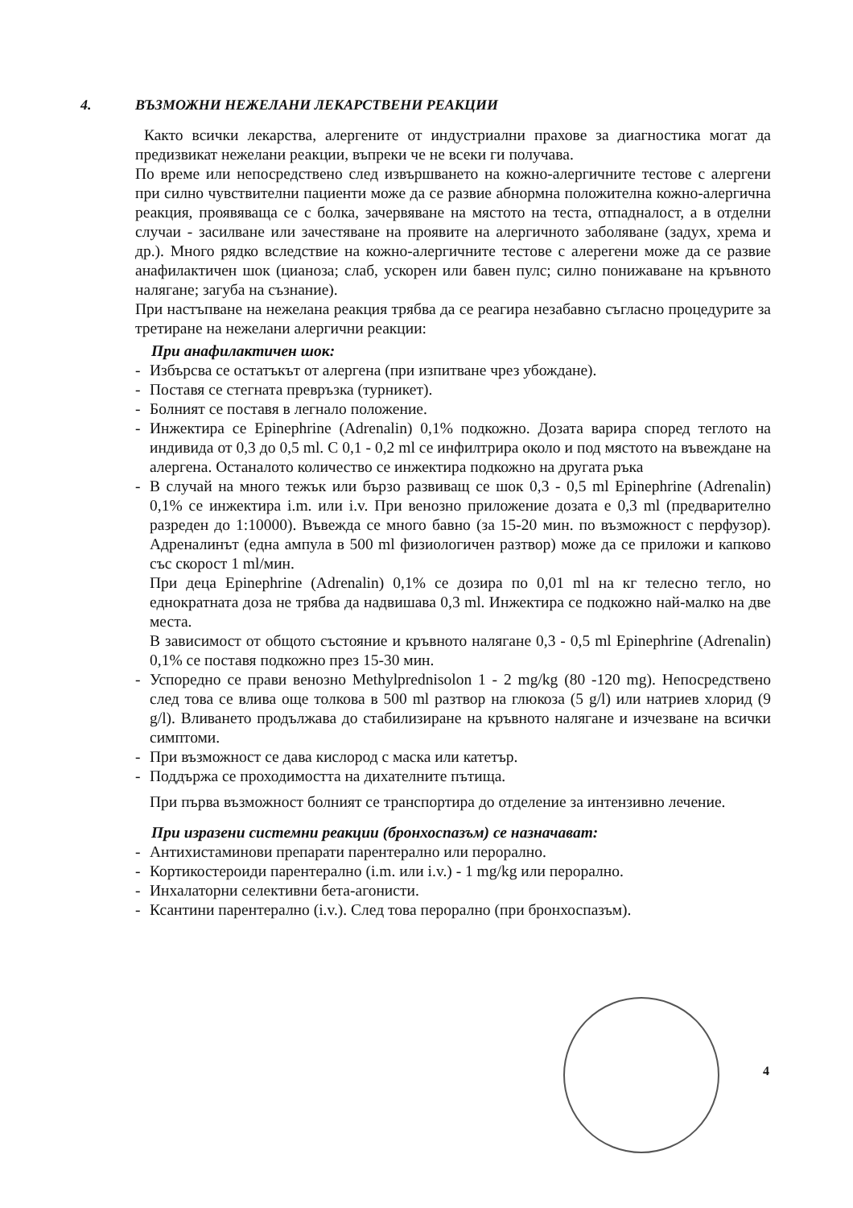4. ВЪЗМОЖНИ НЕЖЕЛАНИ ЛЕКАРСТВЕНИ РЕАКЦИИ
Както всички лекарства, алергените от индустриални прахове за диагностика могат да предизвикат нежелани реакции, въпреки че не всеки ги получава.
По време или непосредствено след извършването на кожно-алергичните тестове с алергени при силно чувствителни пациенти може да се развие абнормна положителна кожно-алергична реакция, проявяваща се с болка, зачервяване на мястото на теста, отпадналост, а в отделни случаи - засилване или зачестяване на проявите на алергичното заболяване (задух, хрема и др.). Много рядко вследствие на кожно-алергичните тестове с алерегени може да се развие анафилактичен шок (цианоза; слаб, ускорен или бавен пулс; силно понижаване на кръвното налягане; загуба на съзнание).
При настъпване на нежелана реакция трябва да се реагира незабавно съгласно процедурите за третиране на нежелани алергични реакции:
При анафилактичен шок:
- Избърсва се остатъкът от алергена (при изпитване чрез убождане).
- Поставя се стегната превръзка (турникет).
- Болният се поставя в легнало положение.
- Инжектира се Epinephrine (Adrenalin) 0,1% подкожно. Дозата варира според теглото на индивида от 0,3 до 0,5 ml. С 0,1 - 0,2 ml се инфилтрира около и под мястото на въвеждане на алергена. Останалото количество се инжектира подкожно на другата ръка
- В случай на много тежък или бързо развиващ се шок 0,3 - 0,5 ml Epinephrine (Adrenalin) 0,1% се инжектира i.m. или i.v. При венозно приложение дозата е 0,3 ml (предварително разреден до 1:10000). Въвежда се много бавно (за 15-20 мин. по възможност с перфузор). Адреналинът (една ампула в 500 ml физиологичен разтвор) може да се приложи и капково със скорост 1 ml/мин.
При деца Epinephrine (Adrenalin) 0,1% се дозира по 0,01 ml на кг телесно тегло, но еднократната доза не трябва да надвишава 0,3 ml. Инжектира се подкожно най-малко на две места.
В зависимост от общото състояние и кръвното налягане 0,3 - 0,5 ml Epinephrine (Adrenalin) 0,1% се поставя подкожно през 15-30 мин.
- Успоредно се прави венозно Methylprednisolon 1 - 2 mg/kg (80 -120 mg). Непосредствено след това се влива още толкова в 500 ml разтвор на глюкоза (5 g/l) или натриев хлорид (9 g/l). Вливането продължава до стабилизиране на кръвното налягане и изчезване на всички симптоми.
- При възможност се дава кислород с маска или катетър.
- Поддържа се проходимостта на дихателните пътища.
При първа възможност болният се транспортира до отделение за интензивно лечение.
При изразени системни реакции (бронхоспазъм) се назначават:
- Антихистаминови препарати парентерално или перорално.
- Кортикостероиди парентерално (i.m. или i.v.) - 1 mg/kg или перорално.
- Инхалаторни селективни бета-агонисти.
- Ксантини парентерално (i.v.). След това перорално (при бронхоспазъм).
4